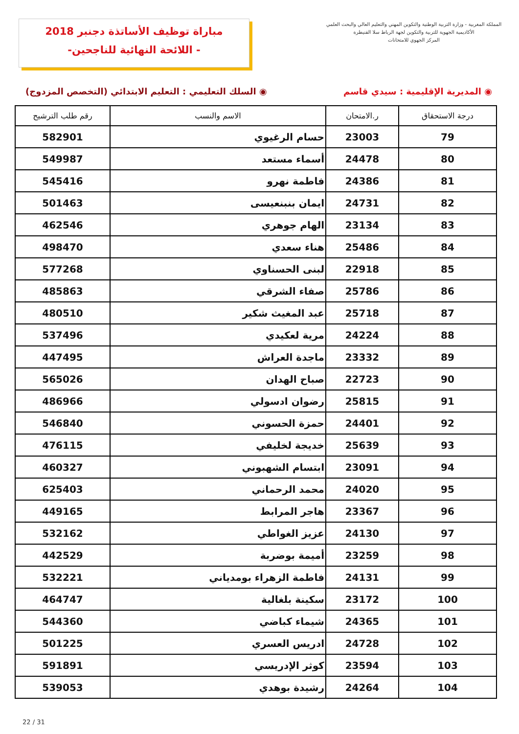مباراة توظيف الأساتذة دجنبر 2018
-اللائحة النهائية للناجحين -
المملكة المغربية - وزارة التربية الوطنية والتكوين المهني والتعليم العالي والبحث العلمي
الأكاديمية الجهوية للتربية والتكوين لجهة الرباط سلا القنيطرة
المركز الجهوي للامتحانات
◉ المديرية الإقليمية : سيدي قاسم ◉ السلك التعليمي : التعليم الابتدائي (التخصص المزدوج)
| درجة الاستحقاق | ر.الامتحان | الاسم والنسب | رقم طلب الترشيح |
| --- | --- | --- | --- |
| 79 | 23003 | حسام الرغيوي | 582901 |
| 80 | 24478 | أسماء مستعد | 549987 |
| 81 | 24386 | فاطمة نهرو | 545416 |
| 82 | 24731 | ايمان بنبنعيسى | 501463 |
| 83 | 23134 | الهام جوهري | 462546 |
| 84 | 25486 | هناء سعدي | 498470 |
| 85 | 22918 | لبنى الحسناوي | 577268 |
| 86 | 25786 | صفاء الشرقي | 485863 |
| 87 | 25718 | عبد المغيث شكير | 480510 |
| 88 | 24224 | مرية لعكيدي | 537496 |
| 89 | 23332 | ماجدة العراش | 447495 |
| 90 | 22723 | صباح الهدان | 565026 |
| 91 | 25815 | رضوان ادسولي | 486966 |
| 92 | 24401 | حمزة الحسوني | 546840 |
| 93 | 25639 | خديجة لخليفي | 476115 |
| 94 | 23091 | ابتسام الشهبوني | 460327 |
| 95 | 24020 | محمد الرحماني | 625403 |
| 96 | 23367 | هاجر المرابط | 449165 |
| 97 | 24130 | عزيز الغواطي | 532162 |
| 98 | 23259 | أميمة بوضربة | 442529 |
| 99 | 24131 | فاطمة الزهراء بومدياني | 532221 |
| 100 | 23172 | سكينة بلغالية | 464747 |
| 101 | 24365 | شيماء كباضي | 544360 |
| 102 | 24728 | ادريس العسري | 501225 |
| 103 | 23594 | كوثر الإدريسي | 591891 |
| 104 | 24264 | رشيدة بوهدي | 539053 |
22 / 31